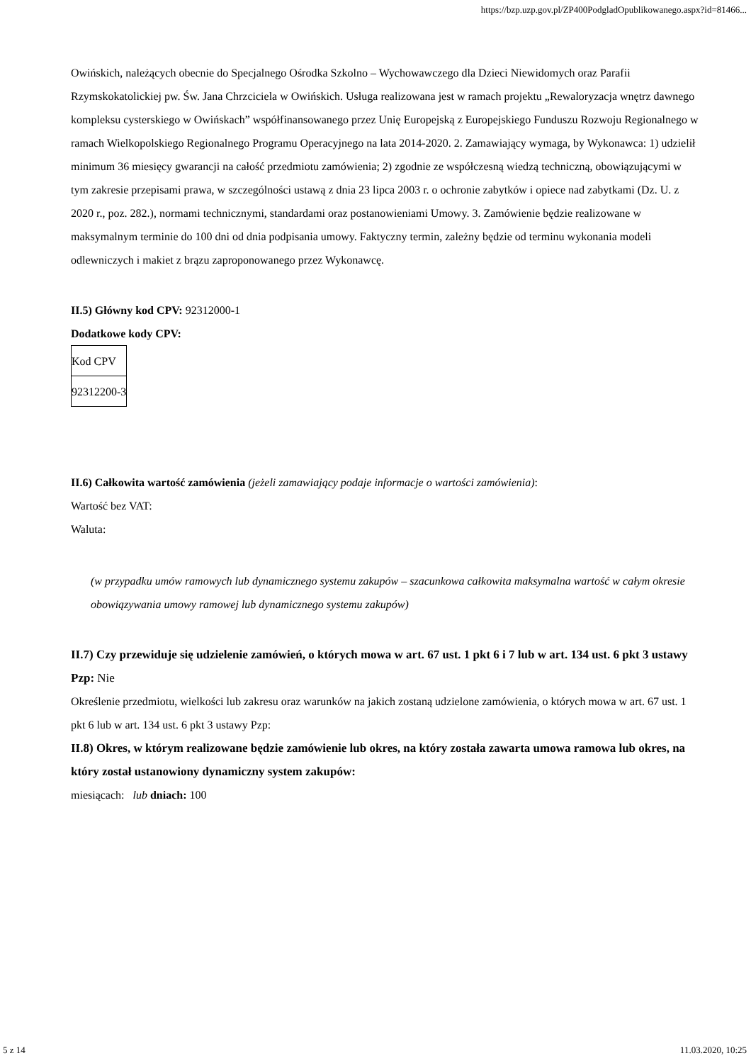https://bzp.uzp.gov.pl/ZP400PodgladOpublikowanego.aspx?id=81466...
Owińskich, należących obecnie do Specjalnego Ośrodka Szkolno – Wychowawczego dla Dzieci Niewidomych oraz Parafii Rzymskokatolickiej pw. Św. Jana Chrzciciela w Owińskich. Usługa realizowana jest w ramach projektu „Rewaloryzacja wnętrz dawnego kompleksu cysterskiego w Owińskach” współfinansowanego przez Unię Europejską z Europejskiego Funduszu Rozwoju Regionalnego w ramach Wielkopolskiego Regionalnego Programu Operacyjnego na lata 2014-2020. 2. Zamawiający wymaga, by Wykonawca: 1) udzielił minimum 36 miesięcy gwarancji na całość przedmiotu zamówienia; 2) zgodnie ze współczesną wiedzą techniczną, obowiązującymi w tym zakresie przepisami prawa, w szczególności ustawą z dnia 23 lipca 2003 r. o ochronie zabytków i opiece nad zabytkami (Dz. U. z 2020 r., poz. 282.), normami technicznymi, standardami oraz postanowieniami Umowy. 3. Zamówienie będzie realizowane w maksymalnym terminie do 100 dni od dnia podpisania umowy. Faktyczny termin, zależny będzie od terminu wykonania modeli odlewniczych i makiet z brązu zaproponowanego przez Wykonawcę.
II.5) Główny kod CPV: 92312000-1
Dodatkowe kody CPV:
| Kod CPV |
| 92312200-3 |
II.6) Całkowita wartość zamówienia (jeżeli zamawiający podaje informacje o wartości zamówienia):
Wartość bez VAT:
Waluta:
(w przypadku umów ramowych lub dynamicznego systemu zakupów – szacunkowa całkowita maksymalna wartość w całym okresie obowiązywania umowy ramowej lub dynamicznego systemu zakupów)
II.7) Czy przewiduje się udzielenie zamówień, o których mowa w art. 67 ust. 1 pkt 6 i 7 lub w art. 134 ust. 6 pkt 3 ustawy Pzp: Nie
Określenie przedmiotu, wielkości lub zakresu oraz warunków na jakich zostaną udzielone zamówienia, o których mowa w art. 67 ust. 1 pkt 6 lub w art. 134 ust. 6 pkt 3 ustawy Pzp:
II.8) Okres, w którym realizowane będzie zamówienie lub okres, na który została zawarta umowa ramowa lub okres, na który został ustanowiony dynamiczny system zakupów:
miesiącach: lub dniach: 100
5 z 14 11.03.2020, 10:25